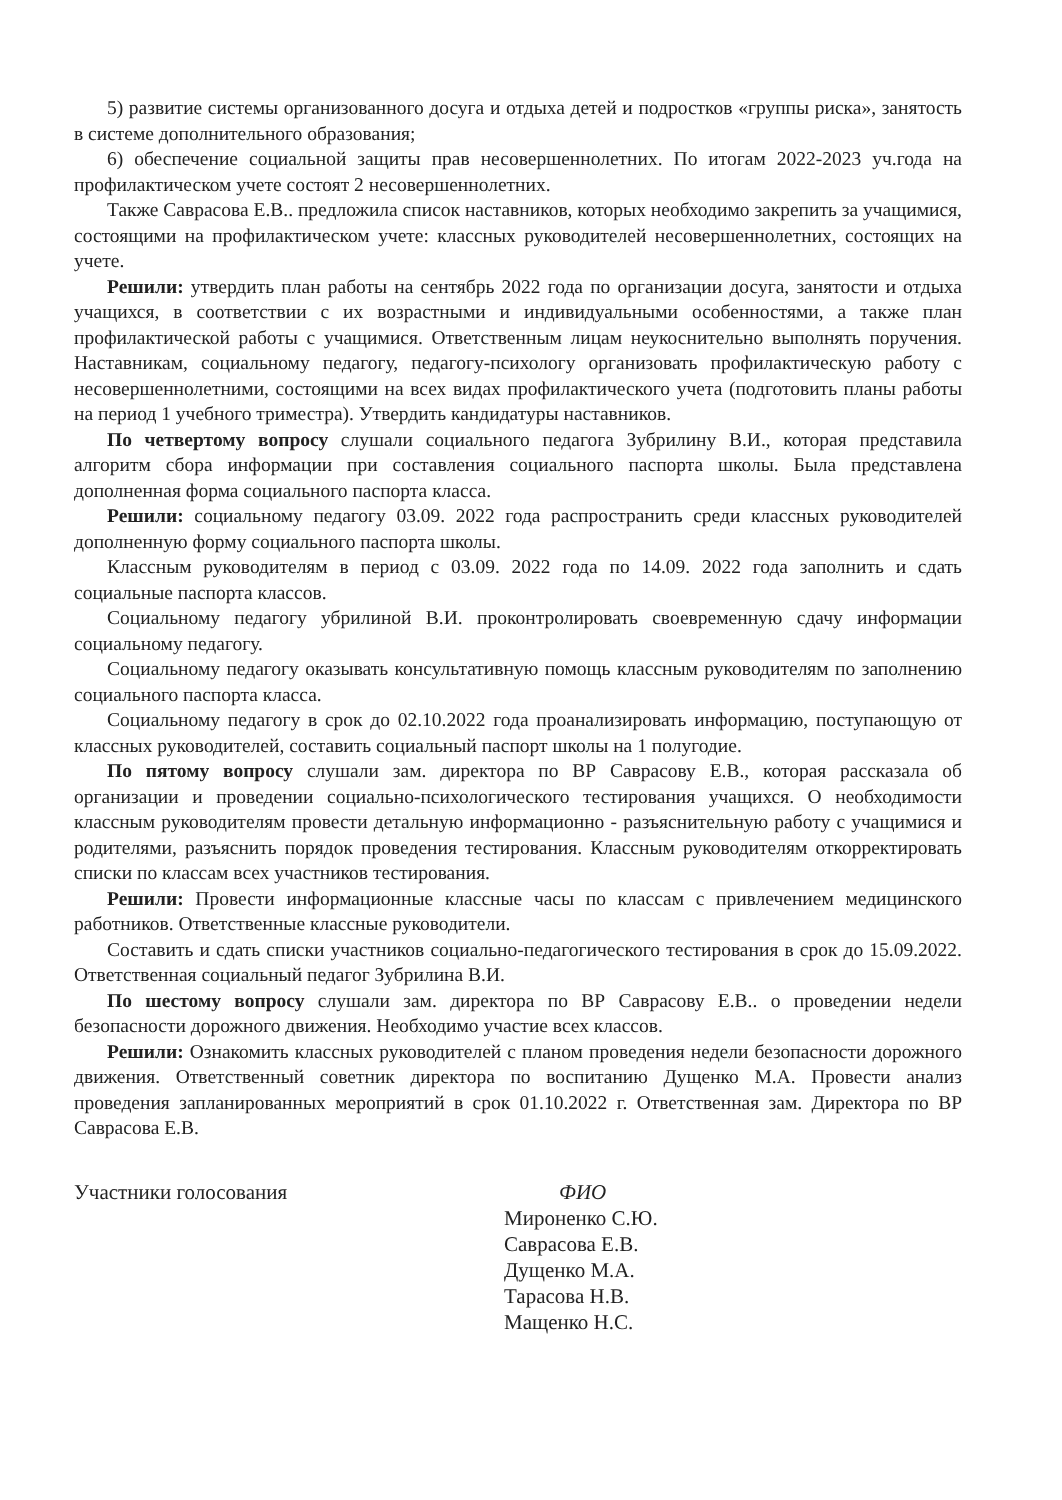5) развитие системы организованного досуга и отдыха детей и подростков «группы риска», занятость в системе дополнительного образования;
6) обеспечение социальной защиты прав несовершеннолетних. По итогам 2022-2023 уч.года на профилактическом учете состоят 2 несовершеннолетних.
Также Саврасова Е.В.. предложила список наставников, которых необходимо закрепить за учащимися, состоящими на профилактическом учете: классных руководителей несовершеннолетних, состоящих на учете.
Решили: утвердить план работы на сентябрь 2022 года по организации досуга, занятости и отдыха учащихся, в соответствии с их возрастными и индивидуальными особенностями, а также план профилактической работы с учащимися. Ответственным лицам неукоснительно выполнять поручения. Наставникам, социальному педагогу, педагогу-психологу организовать профилактическую работу с несовершеннолетними, состоящими на всех видах профилактического учета (подготовить планы работы на период 1 учебного триместра). Утвердить кандидатуры наставников.
По четвертому вопросу слушали социального педагога Зубрилину В.И., которая представила алгоритм сбора информации при составления социального паспорта школы. Была представлена дополненная форма социального паспорта класса.
Решили: социальному педагогу 03.09. 2022 года распространить среди классных руководителей дополненную форму социального паспорта школы.
Классным руководителям в период с 03.09. 2022 года по 14.09. 2022 года заполнить и сдать социальные паспорта классов.
Социальному педагогу убрилиной В.И. проконтролировать своевременную сдачу информации социальному педагогу.
Социальному педагогу оказывать консультативную помощь классным руководителям по заполнению социального паспорта класса.
Социальному педагогу в срок до 02.10.2022 года проанализировать информацию, поступающую от классных руководителей, составить социальный паспорт школы на 1 полугодие.
По пятому вопросу слушали зам. директора по ВР Саврасову Е.В., которая рассказала об организации и проведении социально-психологического тестирования учащихся. О необходимости классным руководителям провести детальную информационно - разъяснительную работу с учащимися и родителями, разъяснить порядок проведения тестирования. Классным руководителям откорректировать списки по классам всех участников тестирования.
Решили: Провести информационные классные часы по классам с привлечением медицинского работников. Ответственные классные руководители.
Составить и сдать списки участников социально-педагогического тестирования в срок до 15.09.2022. Ответственная социальный педагог Зубрилина В.И.
По шестому вопросу слушали зам. директора по ВР Саврасову Е.В.. о проведении недели безопасности дорожного движения. Необходимо участие всех классов.
Решили: Ознакомить классных руководителей с планом проведения недели безопасности дорожного движения. Ответственный советник директора по воспитанию Дущенко М.А. Провести анализ проведения запланированных мероприятий в срок 01.10.2022 г. Ответственная зам. Директора по ВР Саврасова Е.В.
Участники голосования ФИО
Мироненко С.Ю.
Саврасова Е.В.
Дущенко М.А.
Тарасова Н.В.
Мащенко Н.С.